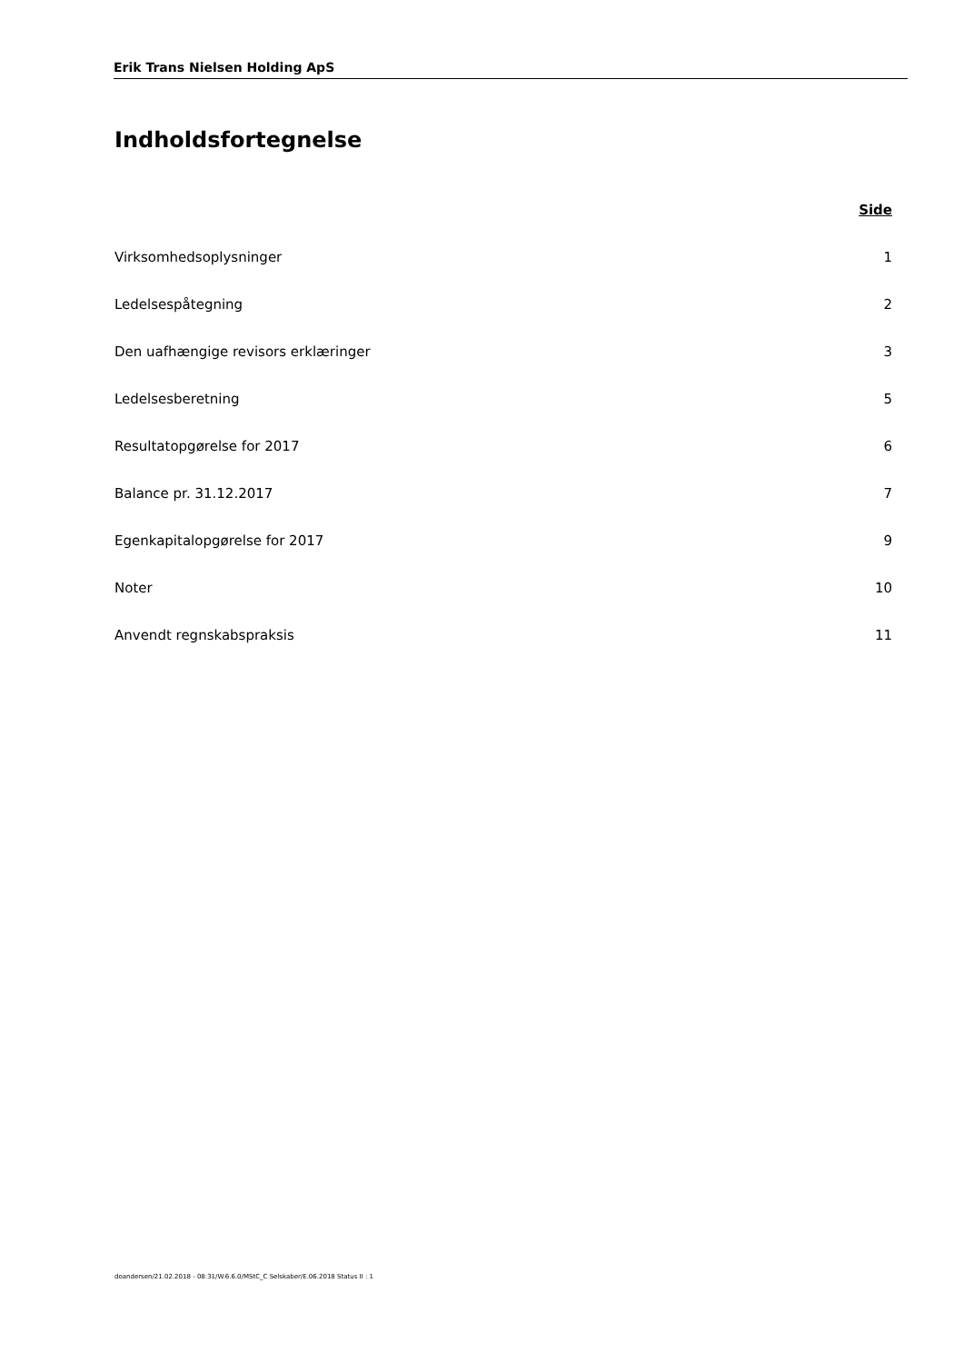Erik Trans Nielsen Holding ApS
Indholdsfortegnelse
Side
Virksomhedsoplysninger 1
Ledelsespåtegning 2
Den uafhængige revisors erklæringer 3
Ledelsesberetning 5
Resultatopgørelse for 2017 6
Balance pr. 31.12.2017 7
Egenkapitalopgørelse for 2017 9
Noter 10
Anvendt regnskabspraksis 11
doandersen/21.02.2018 - 08:31/W.6.6.0/MStC_C Selskaber/E.06.2018 Status II : 1